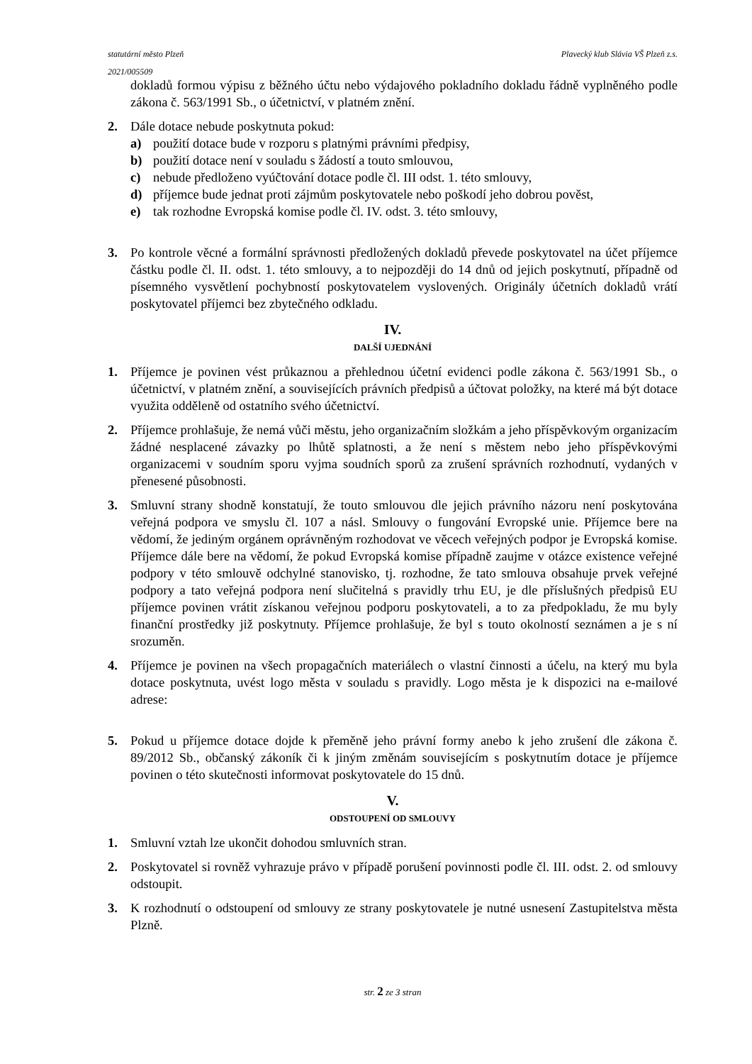statutární město Plzeň Plavecký klub Slávia VŠ Plzeň z.s.
2021/005509
dokladů formou výpisu z běžného účtu nebo výdajového pokladního dokladu řádně vyplněného podle zákona č. 563/1991 Sb., o účetnictví, v platném znění.
2. Dále dotace nebude poskytnuta pokud:
a) použití dotace bude v rozporu s platnými právními předpisy,
b) použití dotace není v souladu s žádostí a touto smlouvou,
c) nebude předloženo vyúčtování dotace podle čl. III odst. 1. této smlouvy,
d) příjemce bude jednat proti zájmům poskytovatele nebo poškodí jeho dobrou pověst,
e) tak rozhodne Evropská komise podle čl. IV. odst. 3. této smlouvy,
3. Po kontrole věcné a formální správnosti předložených dokladů převede poskytovatel na účet příjemce částku podle čl. II. odst. 1. této smlouvy, a to nejpozději do 14 dnů od jejich poskytnutí, případně od písemného vysvětlení pochybností poskytovatelem vyslovených. Originály účetních dokladů vrátí poskytovatel příjemci bez zbytečného odkladu.
IV.
DALŠÍ UJEDNÁNÍ
1. Příjemce je povinen vést průkaznou a přehlednou účetní evidenci podle zákona č. 563/1991 Sb., o účetnictví, v platném znění, a souvisejících právních předpisů a účtovat položky, na které má být dotace využita odděleně od ostatního svého účetnictví.
2. Příjemce prohlašuje, že nemá vůči městu, jeho organizačním složkám a jeho příspěvkovým organizacím žádné nesplacené závazky po lhůtě splatnosti, a že není s městem nebo jeho příspěvkovými organizacemi v soudním sporu vyjma soudních sporů za zrušení správních rozhodnutí, vydaných v přenesené působnosti.
3. Smluvní strany shodně konstatují, že touto smlouvou dle jejich právního názoru není poskytována veřejná podpora ve smyslu čl. 107 a násl. Smlouvy o fungování Evropské unie. Příjemce bere na vědomí, že jediným orgánem oprávněným rozhodovat ve věcech veřejných podpor je Evropská komise. Příjemce dále bere na vědomí, že pokud Evropská komise případně zaujme v otázce existence veřejné podpory v této smlouvě odchylné stanovisko, tj. rozhodne, že tato smlouva obsahuje prvek veřejné podpory a tato veřejná podpora není slučitelná s pravidly trhu EU, je dle příslušných předpisů EU příjemce povinen vrátit získanou veřejnou podporu poskytovateli, a to za předpokladu, že mu byly finanční prostředky již poskytnuty. Příjemce prohlašuje, že byl s touto okolností seznámen a je s ní srozuměn.
4. Příjemce je povinen na všech propagačních materiálech o vlastní činnosti a účelu, na který mu byla dotace poskytnuta, uvést logo města v souladu s pravidly. Logo města je k dispozici na e-mailové adrese:
5. Pokud u příjemce dotace dojde k přeměně jeho právní formy anebo k jeho zrušení dle zákona č. 89/2012 Sb., občanský zákoník či k jiným změnám souvisejícím s poskytnutím dotace je příjemce povinen o této skutečnosti informovat poskytovatele do 15 dnů.
V.
ODSTOUPENÍ OD SMLOUVY
1. Smluvní vztah lze ukončit dohodou smluvních stran.
2. Poskytovatel si rovněž vyhrazuje právo v případě porušení povinnosti podle čl. III. odst. 2. od smlouvy odstoupit.
3. K rozhodnutí o odstoupení od smlouvy ze strany poskytovatele je nutné usnesení Zastupitelstva města Plzně.
str. 2 ze 3 stran